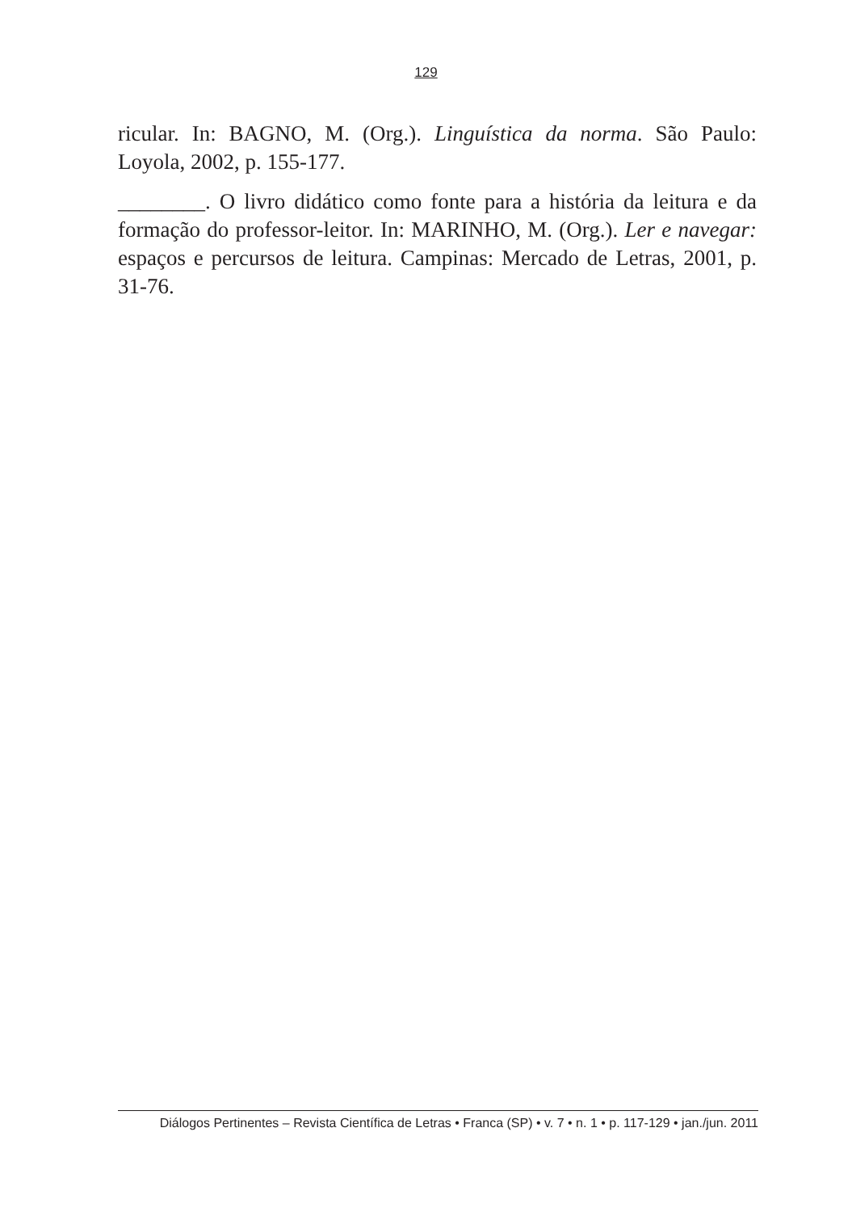129
ricular. In: BAGNO, M. (Org.). Linguística da norma. São Paulo: Loyola, 2002, p. 155-177.
________. O livro didático como fonte para a história da leitura e da formação do professor-leitor. In: MARINHO, M. (Org.). Ler e navegar: espaços e percursos de leitura. Campinas: Mercado de Letras, 2001, p. 31-76.
Diálogos Pertinentes – Revista Científica de Letras • Franca (SP) • v. 7 • n. 1 • p. 117-129 • jan./jun. 2011